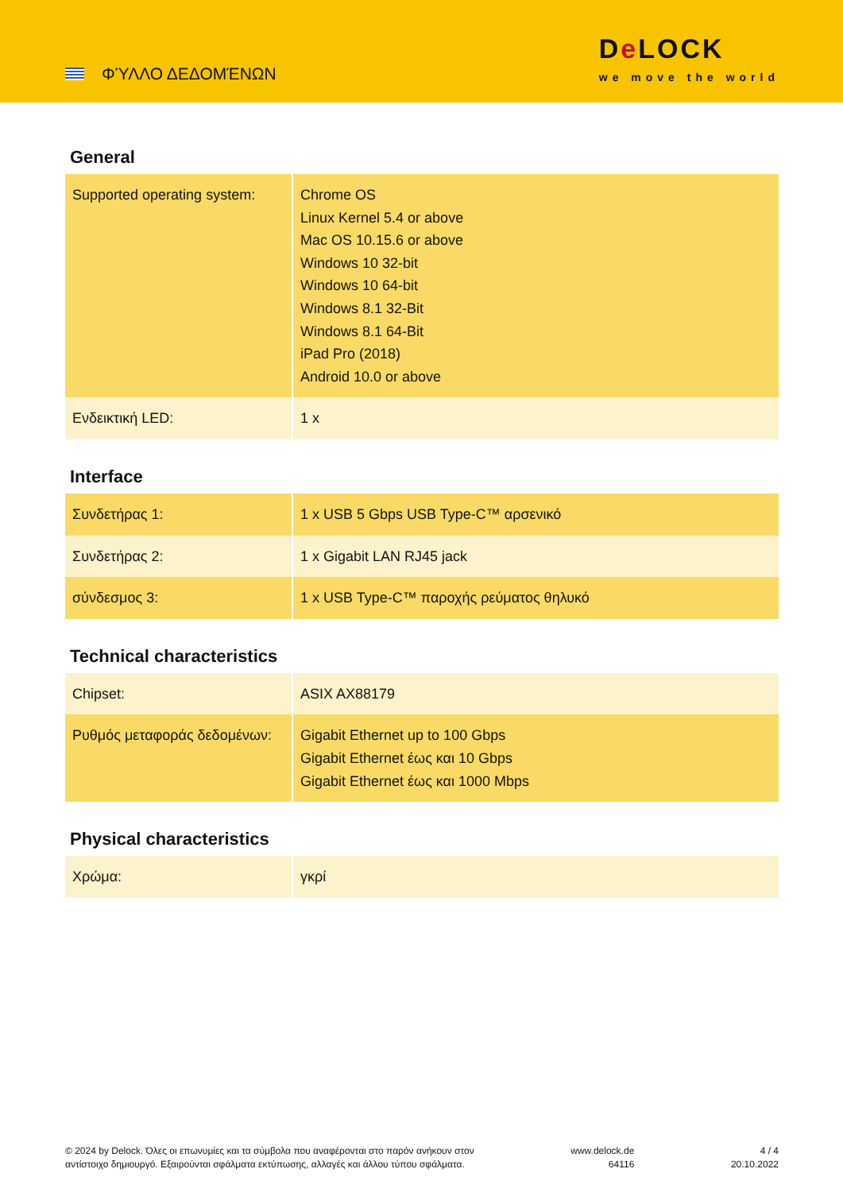ΦΎΛΛΟ ΔΕΔΟΜΈΝΩΝ
De LOCK
we move the world
General
| Supported operating system: | Chrome OS Linux Kernel 5.4 or above Mac OS 10.15.6 or above Windows 10 32-bit Windows 10 64-bit Windows 8.1 32-Bit Windows 8.1 64-Bit iPad Pro (2018) Android 10.0 or above |
| Ενδεικτική LED: | 1 x |
Interface
| Συνδετήρας 1: | 1 x USB 5 Gbps USB Type-C™ αρσενικό |
| Συνδετήρας 2: | 1 x Gigabit LAN RJ45 jack |
| σύνδεσμος 3: | 1 x USB Type-C™ παροχής ρεύματος θηλυκό |
Technical characteristics
| Chipset: | ASIX AX88179 |
| Ρυθμός μεταφοράς δεδομένων: | Gigabit Ethernet up to 100 Gbps Gigabit Ethernet έως και 10 Gbps Gigabit Ethernet έως και 1000 Mbps |
Physical characteristics
| Χρώμα: | γκρί |
© 2024 by Delock. Όλες οι επωνυμίες και τα σύμβολα που αναφέρονται στο παρόν ανήκουν στον
αντίστοιχο δημιουργό. Εξαιρούνται σφάλματα εκτύπωσης, αλλαγές και άλλου τύπου σφάλματα.
www.delock.de
64116
4 / 4
20.10.2022